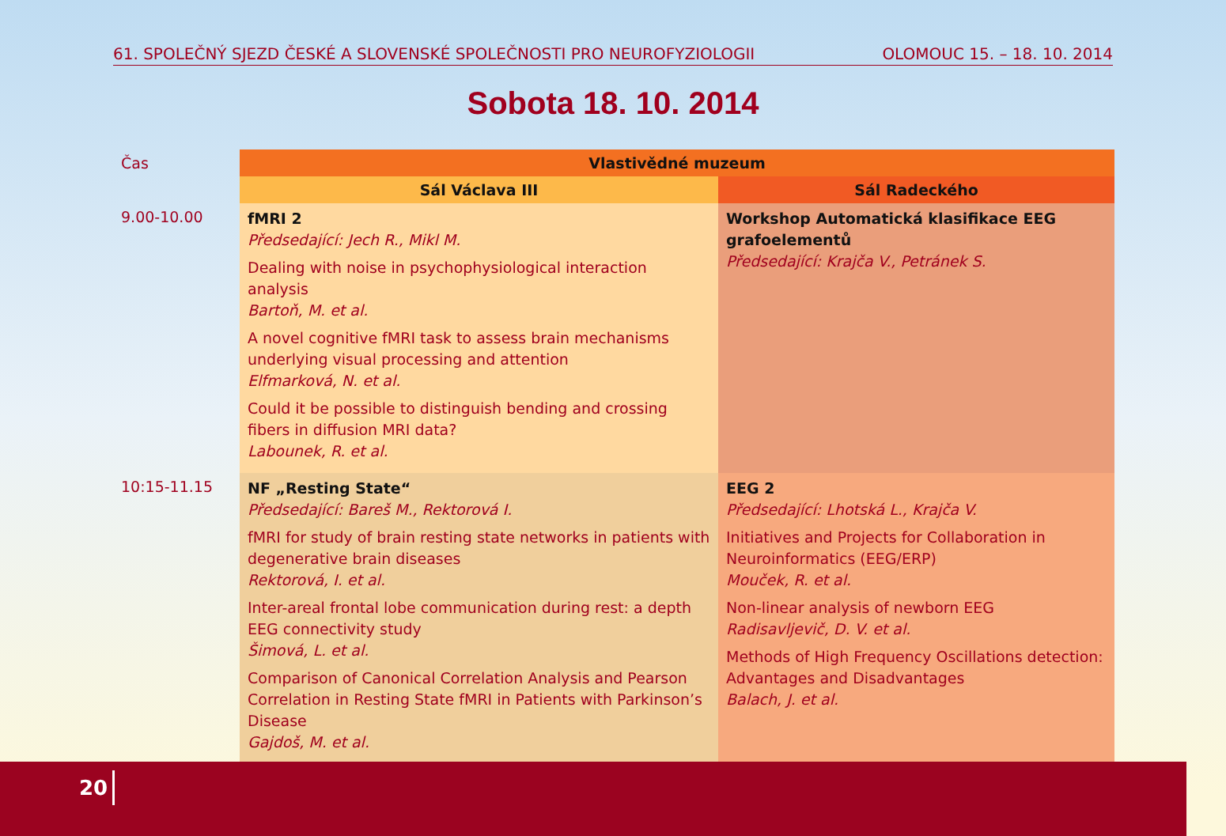61. SPOLEČNÝ SJEZD ČESKÉ A SLOVENSKÉ SPOLEČNOSTI PRO NEUROFYZIOLOGII OLOMOUC 15. – 18. 10. 2014
Sobota 18. 10. 2014
| Čas | Vlastivědné muzeum | |
| --- | --- | --- |
| | Sál Václava III | Sál Radeckého |
| 9.00-10.00 | fMRI 2 Předsedající: Jech R., Mikl M. Dealing with noise in psychophysiological interaction analysis Bartoň, M. et al. A novel cognitive fMRI task to assess brain mechanisms underlying visual processing and attention Elfmarková, N. et al. Could it be possible to distinguish bending and crossing fibers in diffusion MRI data? Labounek, R. et al. | Workshop Automatická klasifikace EEG grafoelementů Předsedající: Krajča V., Petránek S. |
| 10:15-11.15 | NF „Resting State“ Předsedající: Bareš M., Rektorová I. fMRI for study of brain resting state networks in patients with degenerative brain diseases Rektorová, I. et al. Inter-areal frontal lobe communication during rest: a depth EEG connectivity study Šimová, L. et al. Comparison of Canonical Correlation Analysis and Pearson Correlation in Resting State fMRI in Patients with Parkinson’s Disease Gajdoš, M. et al. | EEG 2 Předsedající: Lhotská L., Krajča V. Initiatives and Projects for Collaboration in Neuroinformatics (EEG/ERP) Mouček, R. et al. Non-linear analysis of newborn EEG Radisavljevič, D. V. et al. Methods of High Frequency Oscillations detection: Advantages and Disadvantages Balach, J. et al. |
20